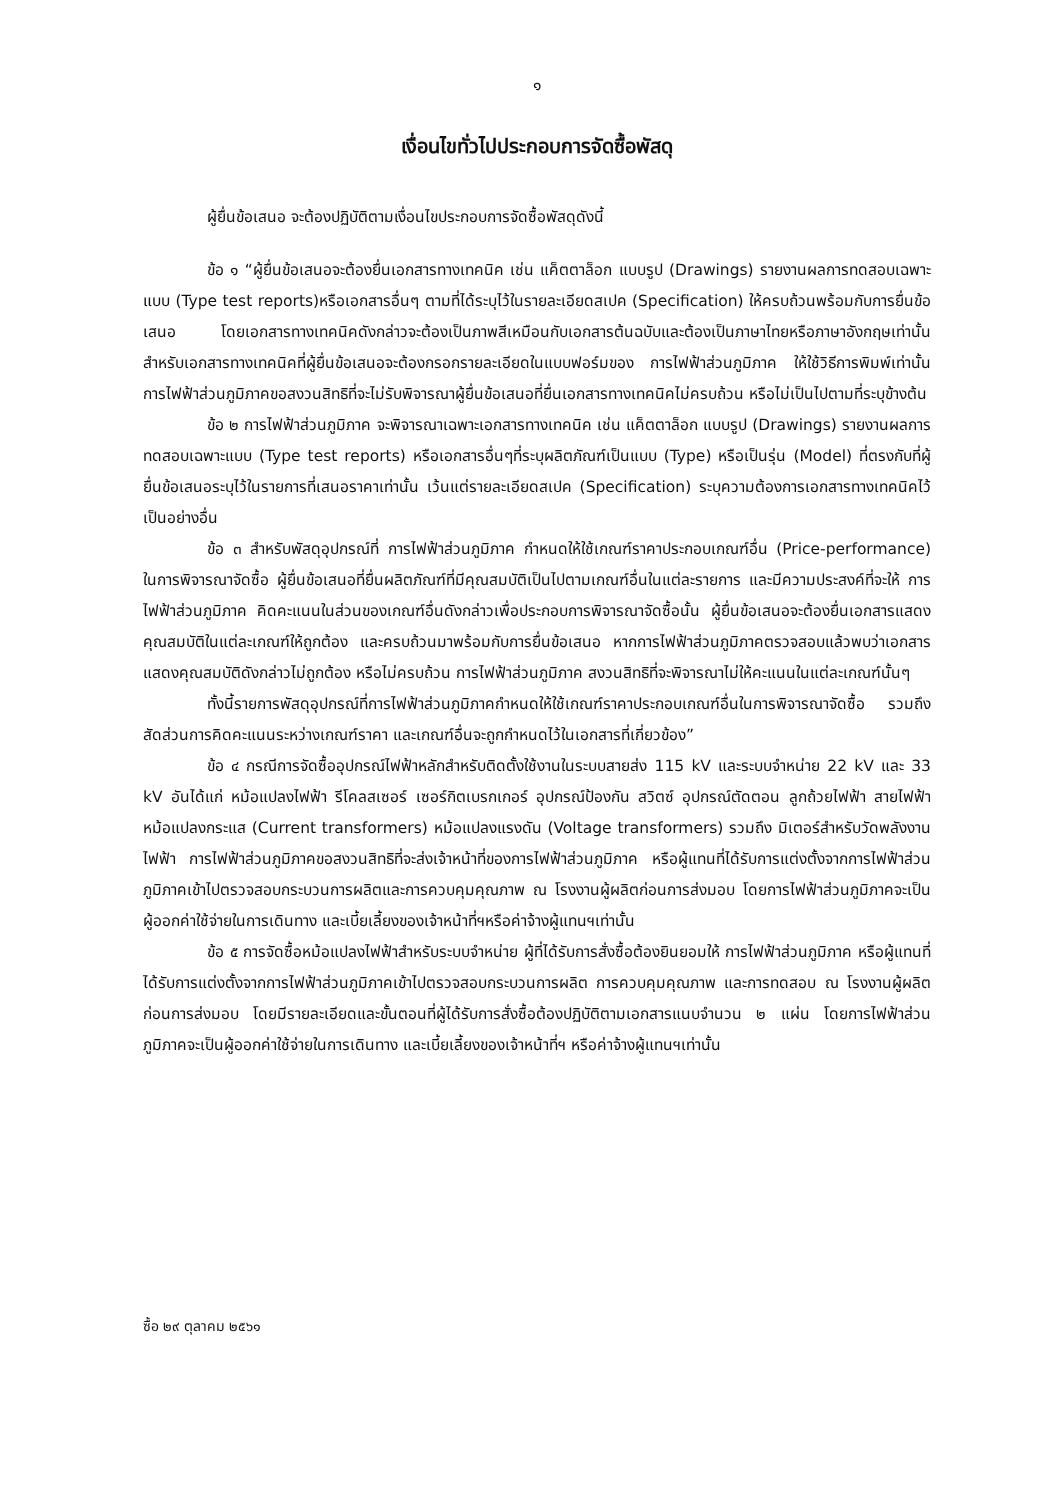๑
เงื่อนไขทั่วไปประกอบการจัดซื้อพัสดุ
ผู้ยื่นข้อเสนอ จะต้องปฏิบัติตามเงื่อนไขประกอบการจัดซื้อพัสดุดังนี้
ข้อ ๑ “ผู้ยื่นข้อเสนอจะต้องยื่นเอกสารทางเทคนิค เช่น แค็ตตาล็อก แบบรูป (Drawings) รายงานผลการทดสอบเฉพาะแบบ (Type test reports)หรือเอกสารอื่นๆ ตามที่ได้ระบุไว้ในรายละเอียดสเปค (Specification) ให้ครบถ้วนพร้อมกับการยื่นข้อเสนอ โดยเอกสารทางเทคนิคดังกล่าวจะต้องเป็นภาพสีเหมือนกับเอกสารต้นฉบับและต้องเป็นภาษาไทยหรือภาษาอังกฤษเท่านั้น สำหรับเอกสารทางเทคนิคที่ผู้ยื่นข้อเสนอจะต้องกรอกรายละเอียดในแบบฟอร์มของ การไฟฟ้าส่วนภูมิภาค ให้ใช้วิธีการพิมพ์เท่านั้น การไฟฟ้าส่วนภูมิภาคขอสงวนสิทธิที่จะไม่รับพิจารณาผู้ยื่นข้อเสนอที่ยื่นเอกสารทางเทคนิคไม่ครบถ้วน หรือไม่เป็นไปตามที่ระบุข้างต้น
ข้อ ๒ การไฟฟ้าส่วนภูมิภาค จะพิจารณาเฉพาะเอกสารทางเทคนิค เช่น แค็ตตาล็อก แบบรูป (Drawings) รายงานผลการทดสอบเฉพาะแบบ (Type test reports) หรือเอกสารอื่นๆที่ระบุผลิตภัณฑ์เป็นแบบ (Type) หรือเป็นรุ่น (Model) ที่ตรงกับที่ผู้ยื่นข้อเสนอระบุไว้ในรายการที่เสนอราคาเท่านั้น เว้นแต่รายละเอียดสเปค (Specification) ระบุความต้องการเอกสารทางเทคนิคไว้เป็นอย่างอื่น
ข้อ ๓ สำหรับพัสดุอุปกรณ์ที่ การไฟฟ้าส่วนภูมิภาค กำหนดให้ใช้เกณฑ์ราคาประกอบเกณฑ์อื่น (Price-performance) ในการพิจารณาจัดซื้อ ผู้ยื่นข้อเสนอที่ยื่นผลิตภัณฑ์ที่มีคุณสมบัติเป็นไปตามเกณฑ์อื่นในแต่ละรายการ และมีความประสงค์ที่จะให้ การไฟฟ้าส่วนภูมิภาค คิดคะแนนในส่วนของเกณฑ์อื่นดังกล่าวเพื่อประกอบการพิจารณาจัดซื้อนั้น ผู้ยื่นข้อเสนอจะต้องยื่นเอกสารแสดงคุณสมบัติในแต่ละเกณฑ์ให้ถูกต้อง และครบถ้วนมาพร้อมกับการยื่นข้อเสนอ หากการไฟฟ้าส่วนภูมิภาคตรวจสอบแล้วพบว่าเอกสารแสดงคุณสมบัติดังกล่าวไม่ถูกต้อง หรือไม่ครบถ้วน การไฟฟ้าส่วนภูมิภาค สงวนสิทธิที่จะพิจารณาไม่ให้คะแนนในแต่ละเกณฑ์นั้นๆ
ทั้งนี้รายการพัสดุอุปกรณ์ที่การไฟฟ้าส่วนภูมิภาคกำหนดให้ใช้เกณฑ์ราคาประกอบเกณฑ์อื่นในการพิจารณาจัดซื้อ รวมถึงสัดส่วนการคิดคะแนนระหว่างเกณฑ์ราคา และเกณฑ์อื่นจะถูกกำหนดไว้ในเอกสารที่เกี่ยวข้อง”
ข้อ ๔ กรณีการจัดซื้ออุปกรณ์ไฟฟ้าหลักสำหรับติดตั้งใช้งานในระบบสายส่ง 115 kV และระบบจำหน่าย 22 kV และ 33 kV อันได้แก่ หม้อแปลงไฟฟ้า รีโคลสเซอร์ เซอร์กิตเบรกเกอร์ อุปกรณ์ป้องกัน สวิตซ์ อุปกรณ์ตัดตอน ลูกถ้วยไฟฟ้า สายไฟฟ้า หม้อแปลงกระแส (Current transformers) หม้อแปลงแรงดัน (Voltage transformers) รวมถึง มิเตอร์สำหรับวัดพลังงานไฟฟ้า การไฟฟ้าส่วนภูมิภาคขอสงวนสิทธิที่จะส่งเจ้าหน้าที่ของการไฟฟ้าส่วนภูมิภาค หรือผู้แทนที่ได้รับการแต่งตั้งจากการไฟฟ้าส่วนภูมิภาคเข้าไปตรวจสอบกระบวนการผลิตและการควบคุมคุณภาพ ณ โรงงานผู้ผลิตก่อนการส่งมอบ โดยการไฟฟ้าส่วนภูมิภาคจะเป็นผู้ออกค่าใช้จ่ายในการเดินทาง และเบี้ยเลี้ยงของเจ้าหน้าที่ฯหรือค่าจ้างผู้แทนฯเท่านั้น
ข้อ ๕ การจัดซื้อหม้อแปลงไฟฟ้าสำหรับระบบจำหน่าย ผู้ที่ได้รับการสั่งซื้อต้องยินยอมให้ การไฟฟ้าส่วนภูมิภาค หรือผู้แทนที่ได้รับการแต่งตั้งจากการไฟฟ้าส่วนภูมิภาคเข้าไปตรวจสอบกระบวนการผลิต การควบคุมคุณภาพ และการทดสอบ ณ โรงงานผู้ผลิตก่อนการส่งมอบ โดยมีรายละเอียดและขั้นตอนที่ผู้ได้รับการสั่งซื้อต้องปฏิบัติตามเอกสารแนบจำนวน ๒ แผ่น โดยการไฟฟ้าส่วนภูมิภาคจะเป็นผู้ออกค่าใช้จ่ายในการเดินทาง และเบี้ยเลี้ยงของเจ้าหน้าที่ฯ หรือค่าจ้างผู้แทนฯเท่านั้น
ซื้อ ๒๙ ตุลาคม ๒๕๖๑